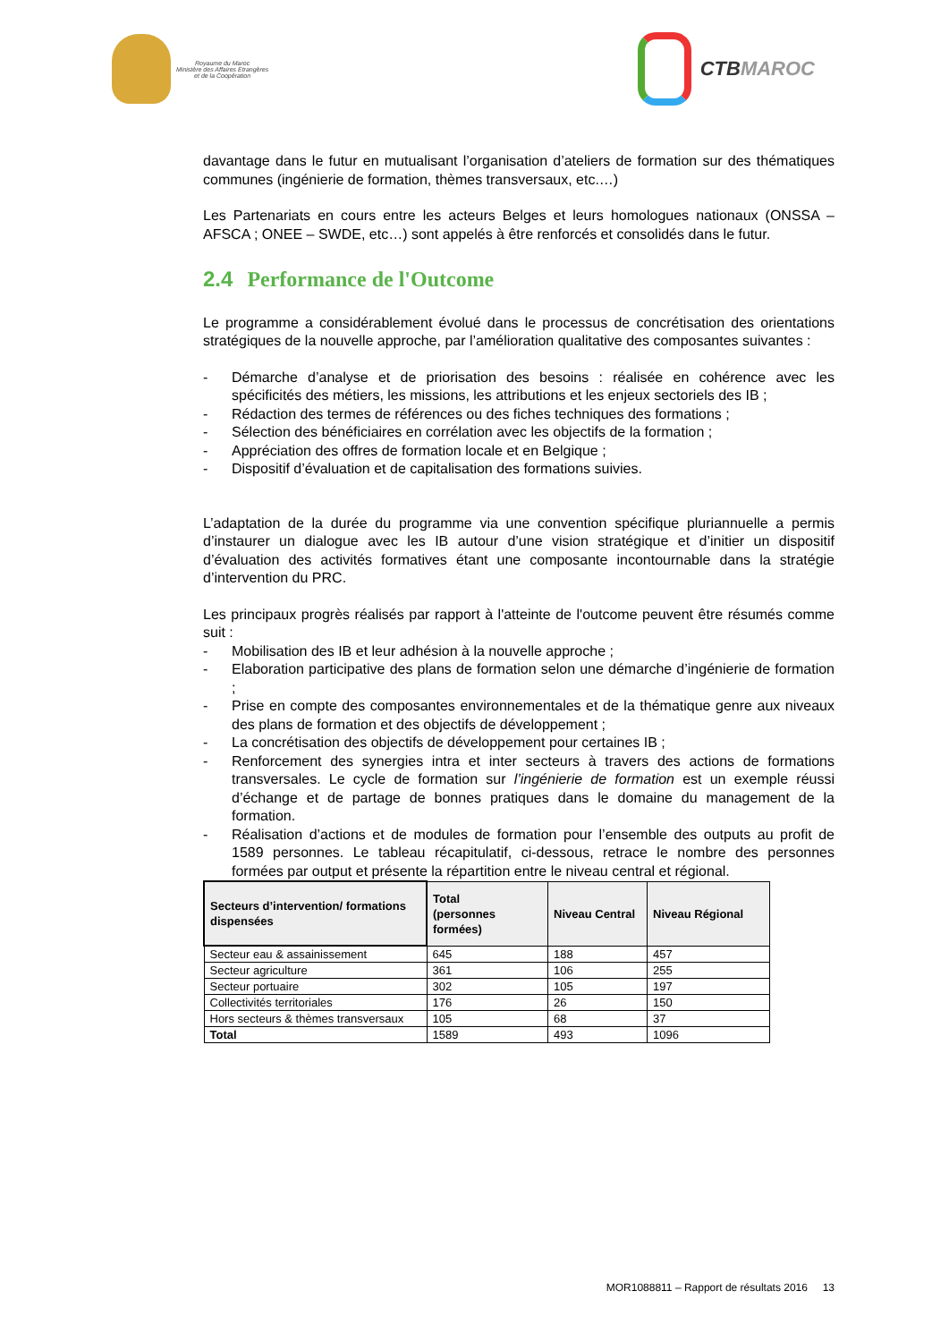Royaume du Maroc
Ministère des Affaires Etrangères
et de la Coopération
CTB MAROC
davantage dans le futur en mutualisant l’organisation d’ateliers de formation sur des thématiques communes (ingénierie de formation, thèmes transversaux, etc.…)
Les Partenariats en cours entre les acteurs Belges et leurs homologues nationaux (ONSSA – AFSCA ; ONEE – SWDE, etc…) sont appelés à être renforcés et consolidés dans le futur.
2.4 Performance de l'Outcome
Le programme a considérablement évolué dans le processus de concrétisation des orientations stratégiques de la nouvelle approche, par l’amélioration qualitative des composantes suivantes :
- Démarche d’analyse et de priorisation des besoins : réalisée en cohérence avec les spécificités des métiers, les missions, les attributions et les enjeux sectoriels des IB ;
- Rédaction des termes de références ou des fiches techniques des formations ;
- Sélection des bénéficiaires en corrélation avec les objectifs de la formation ;
- Appréciation des offres de formation locale et en Belgique ;
- Dispositif d’évaluation et de capitalisation des formations suivies.
L’adaptation de la durée du programme via une convention spécifique pluriannuelle a permis d’instaurer un dialogue avec les IB autour d’une vision stratégique et d’initier un dispositif d’évaluation des activités formatives étant une composante incontournable dans la stratégie d’intervention du PRC.
Les principaux progrès réalisés par rapport à l'atteinte de l'outcome peuvent être résumés comme suit :
- Mobilisation des IB et leur adhésion à la nouvelle approche ;
- Elaboration participative des plans de formation selon une démarche d’ingénierie de formation ;
- Prise en compte des composantes environnementales et de la thématique genre aux niveaux des plans de formation et des objectifs de développement ;
- La concrétisation des objectifs de développement pour certaines IB ;
- Renforcement des synergies intra et inter secteurs à travers des actions de formations transversales. Le cycle de formation sur l’ingénierie de formation est un exemple réussi d’échange et de partage de bonnes pratiques dans le domaine du management de la formation.
- Réalisation d’actions et de modules de formation pour l’ensemble des outputs au profit de 1589 personnes. Le tableau récapitulatif, ci-dessous, retrace le nombre des personnes formées par output et présente la répartition entre le niveau central et régional.
| Secteurs d’intervention/ formations dispensées | Total (personnes formées) | Niveau Central | Niveau Régional |
| --- | --- | --- | --- |
| Secteur eau & assainissement | 645 | 188 | 457 |
| Secteur agriculture | 361 | 106 | 255 |
| Secteur portuaire | 302 | 105 | 197 |
| Collectivités territoriales | 176 | 26 | 150 |
| Hors secteurs & thèmes transversaux | 105 | 68 | 37 |
| Total | 1589 | 493 | 1096 |
MOR1088811 – Rapport de résultats 2016 13